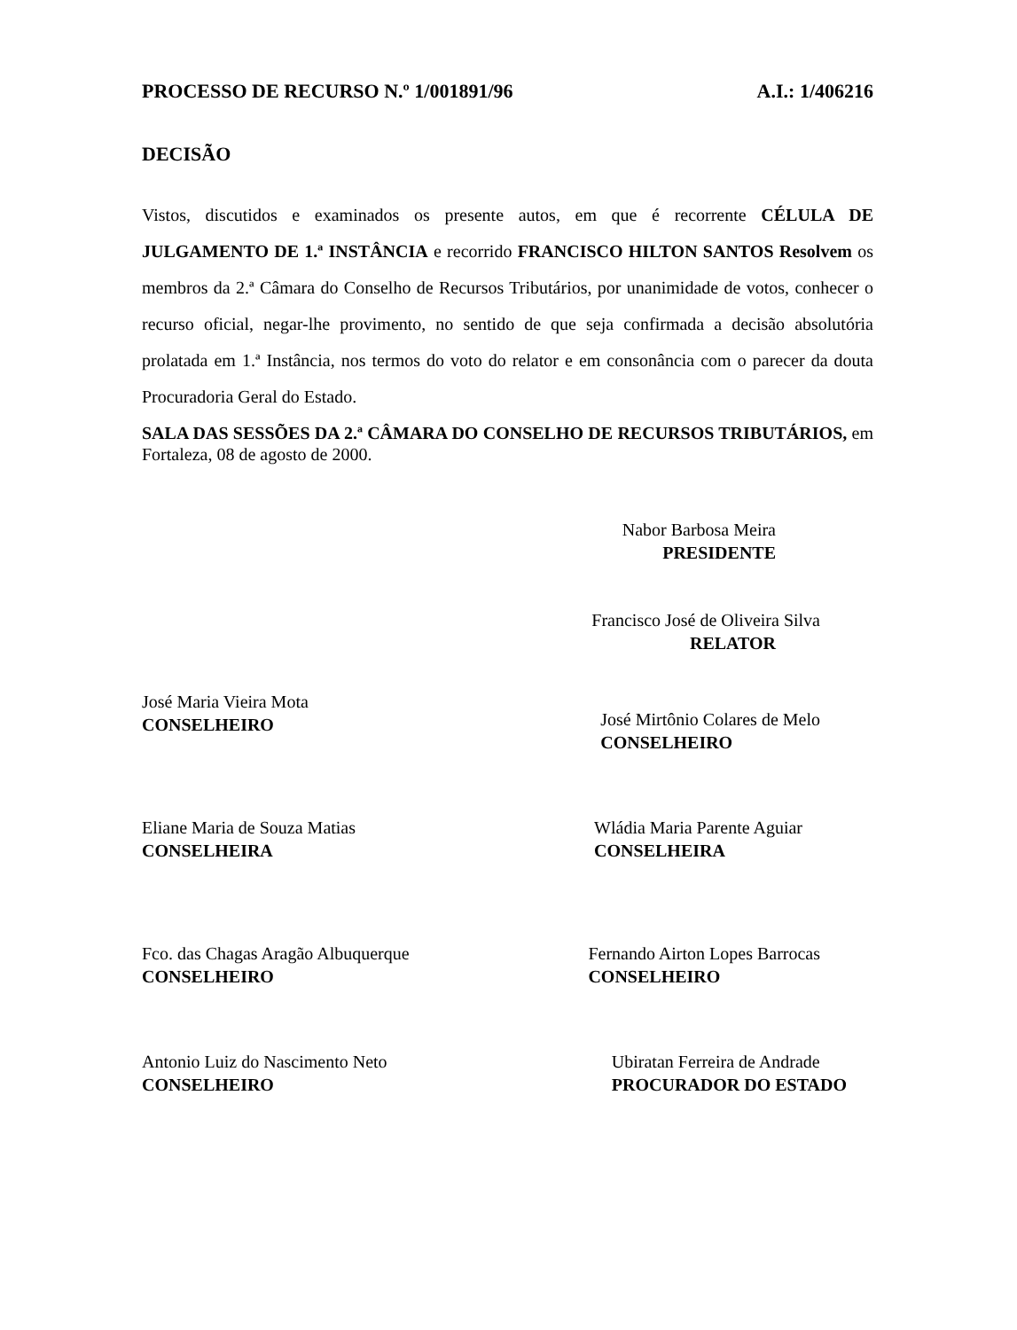PROCESSO DE RECURSO N.º 1/001891/96 A.I.: 1/406216
DECISÃO
Vistos, discutidos e examinados os presente autos, em que é recorrente CÉLULA DE JULGAMENTO DE 1.ª INSTÂNCIA e recorrido FRANCISCO HILTON SANTOS Resolvem os membros da 2.ª Câmara do Conselho de Recursos Tributários, por unanimidade de votos, conhecer o recurso oficial, negar-lhe provimento, no sentido de que seja confirmada a decisão absolutória prolatada em 1.ª Instância, nos termos do voto do relator e em consonância com o parecer da douta Procuradoria Geral do Estado.
SALA DAS SESSÕES DA 2.ª CÂMARA DO CONSELHO DE RECURSOS TRIBUTÁRIOS, em Fortaleza, 08 de agosto de 2000.
Nabor Barbosa Meira
PRESIDENTE
Francisco José de Oliveira Silva
RELATOR
José Maria Vieira Mota
CONSELHEIRO
José Mirtônio Colares de Melo
CONSELHEIRO
Eliane Maria de Souza Matias
CONSELHEIRA
Wládia Maria Parente Aguiar
CONSELHEIRA
Fco. das Chagas Aragão Albuquerque
CONSELHEIRO
Fernando Airton Lopes Barrocas
CONSELHEIRO
Antonio Luiz do Nascimento Neto
CONSELHEIRO
Ubiratan Ferreira de Andrade
PROCURADOR DO ESTADO